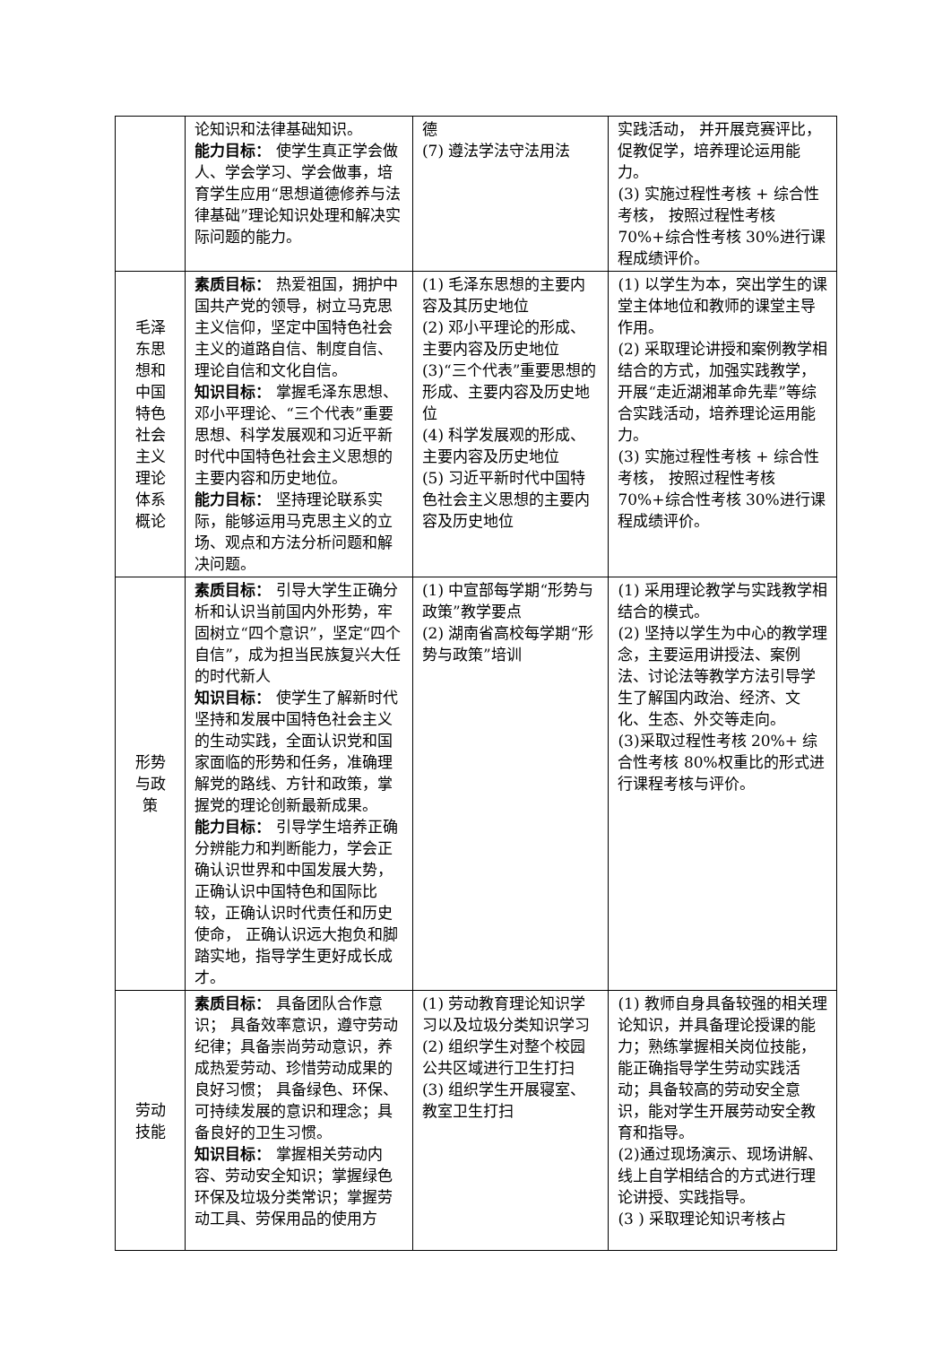| | 论知识和法律基础知识。 能力目标： 使学生真正学会做人、学会学习、学会做事，培育学生应用“思想道德修养与法律基础”理论知识处理和解决实际问题的能力。 | 德 (7) 遵法学法守法用法 | 实践活动， 并开展竞赛评比，促教促学，培养理论运用能力。 (3) 实施过程性考核 + 综合性考核， 按照过程性考核 70%+综合性考核 30%进行课程成绩评价。 |
| 毛泽东思想和中国特色社会主义理论体系概论 | 素质目标： 热爱祖国，拥护中国共产党的领导，树立马克思主义信仰，坚定中国特色社会主义的道路自信、制度自信、理论自信和文化自信。 知识目标： 掌握毛泽东思想、邓小平理论、“三个代表”重要思想、科学发展观和习近平新时代中国特色社会主义思想的主要内容和历史地位。 能力目标： 坚持理论联系实际，能够运用马克思主义的立场、观点和方法分析问题和解决问题。 | (1) 毛泽东思想的主要内容及其历史地位 (2) 邓小平理论的形成、主要内容及历史地位 (3)“三个代表”重要思想的形成、主要内容及历史地位 (4) 科学发展观的形成、主要内容及历史地位 (5) 习近平新时代中国特色社会主义思想的主要内容及历史地位 | (1) 以学生为本，突出学生的课堂主体地位和教师的课堂主导作用。 (2) 采取理论讲授和案例教学相结合的方式，加强实践教学，开展“走近湖湘革命先辈”等综合实践活动，培养理论运用能力。 (3) 实施过程性考核 + 综合性考核， 按照过程性考核 70%+综合性考核 30%进行课程成绩评价。 |
| 形势与政策 | 素质目标： 引导大学生正确分析和认识当前国内外形势，牢固树立“四个意识”，坚定“四个自信”，成为担当民族复兴大任的时代新人 知识目标： 使学生了解新时代坚持和发展中国特色社会主义的生动实践，全面认识党和国家面临的形势和任务，准确理解党的路线、方针和政策，掌握党的理论创新最新成果。 能力目标： 引导学生培养正确分辨能力和判断能力，学会正确认识世界和中国发展大势，正确认识中国特色和国际比较，正确认识时代责任和历史使命， 正确认识远大抱负和脚踏实地，指导学生更好成长成才。 | (1) 中宣部每学期“形势与政策”教学要点 (2) 湖南省高校每学期“形势与政策”培训 | (1) 采用理论教学与实践教学相结合的模式。 (2) 坚持以学生为中心的教学理念，主要运用讲授法、案例法、讨论法等教学方法引导学生了解国内政治、经济、文化、生态、外交等走向。 (3)采取过程性考核 20%+ 综合性考核 80%权重比的形式进行课程考核与评价。 |
| 劳动技能 | 素质目标： 具备团队合作意识； 具备效率意识，遵守劳动纪律；具备崇尚劳动意识，养成热爱劳动、珍惜劳动成果的良好习惯； 具备绿色、环保、可持续发展的意识和理念；具备良好的卫生习惯。 知识目标： 掌握相关劳动内容、劳动安全知识；掌握绿色环保及垃圾分类常识；掌握劳动工具、劳保用品的使用方 | (1) 劳动教育理论知识学习以及垃圾分类知识学习 (2) 组织学生对整个校园公共区域进行卫生打扫 (3) 组织学生开展寝室、教室卫生打扫 | (1) 教师自身具备较强的相关理论知识，并具备理论授课的能力；熟练掌握相关岗位技能，能正确指导学生劳动实践活动；具备较高的劳动安全意识，能对学生开展劳动安全教育和指导。 (2)通过现场演示、现场讲解、线上自学相结合的方式进行理论讲授、实践指导。 (3 ) 采取理论知识考核占 |